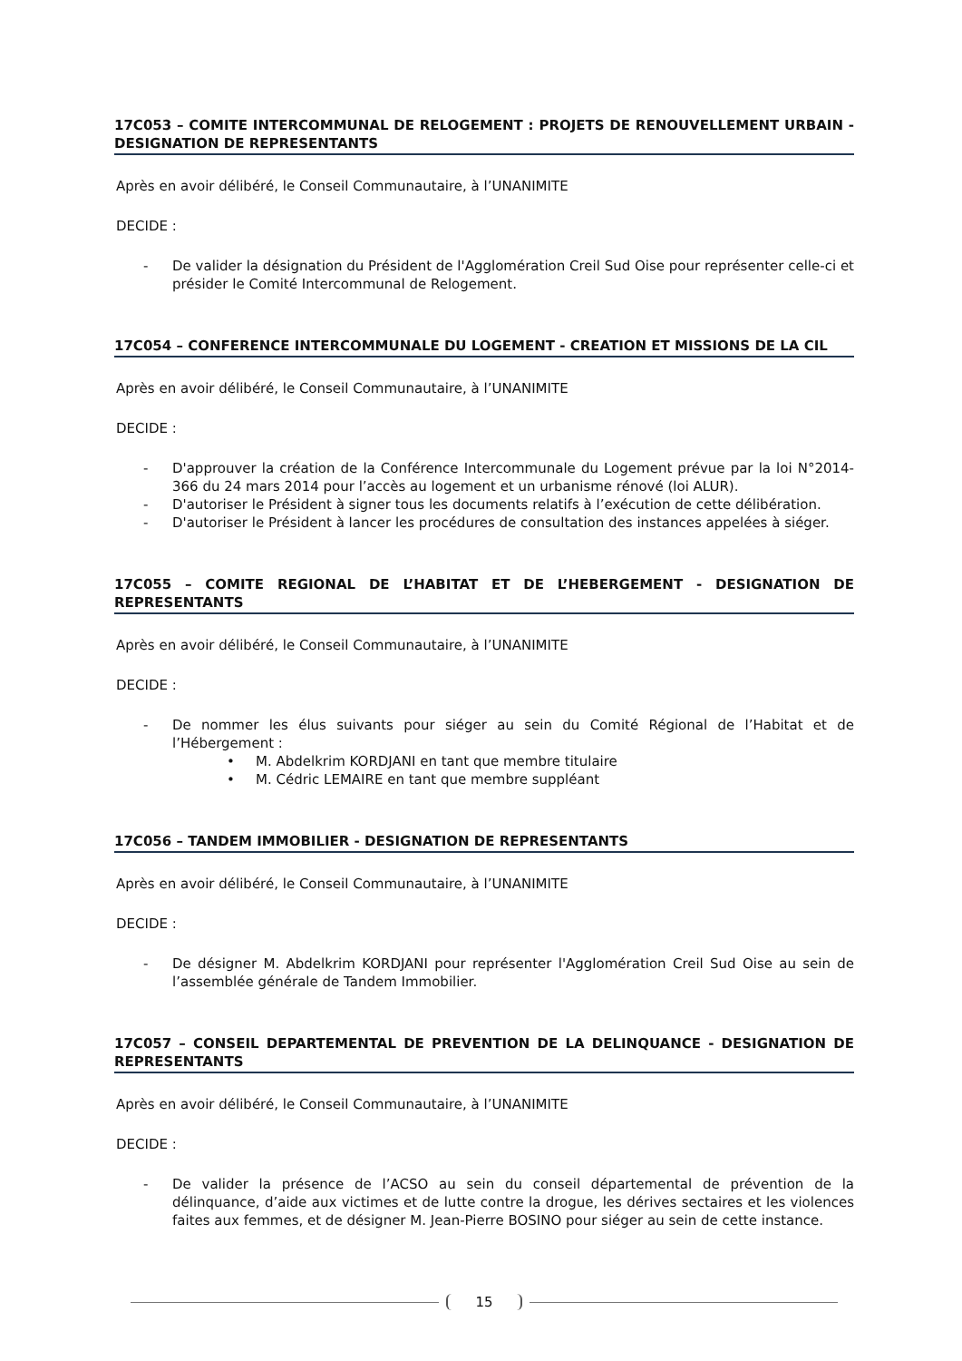17C053 – COMITE INTERCOMMUNAL DE RELOGEMENT : PROJETS DE RENOUVELLEMENT URBAIN - DESIGNATION DE REPRESENTANTS
Après en avoir délibéré, le Conseil Communautaire, à l’UNANIMITE
DECIDE :
- De valider la désignation du Président de l'Agglomération Creil Sud Oise pour représenter celle-ci et présider le Comité Intercommunal de Relogement.
17C054 – CONFERENCE INTERCOMMUNALE DU LOGEMENT - CREATION ET MISSIONS DE LA CIL
Après en avoir délibéré, le Conseil Communautaire, à l’UNANIMITE
DECIDE :
- D'approuver la création de la Conférence Intercommunale du Logement prévue par la loi N°2014-366 du 24 mars 2014 pour l’accès au logement et un urbanisme rénové (loi ALUR).
- D'autoriser le Président à signer tous les documents relatifs à l’exécution de cette délibération.
- D'autoriser le Président à lancer les procédures de consultation des instances appelées à siéger.
17C055 – COMITE REGIONAL DE L’HABITAT ET DE L’HEBERGEMENT - DESIGNATION DE REPRESENTANTS
Après en avoir délibéré, le Conseil Communautaire, à l’UNANIMITE
DECIDE :
- De nommer les élus suivants pour siéger au sein du Comité Régional de l’Habitat et de l’Hébergement :
• M. Abdelkrim KORDJANI en tant que membre titulaire
• M. Cédric LEMAIRE en tant que membre suppléant
17C056 – TANDEM IMMOBILIER - DESIGNATION DE REPRESENTANTS
Après en avoir délibéré, le Conseil Communautaire, à l’UNANIMITE
DECIDE :
- De désigner M. Abdelkrim KORDJANI pour représenter l'Agglomération Creil Sud Oise au sein de l’assemblée générale de Tandem Immobilier.
17C057 – CONSEIL DEPARTEMENTAL DE PREVENTION DE LA DELINQUANCE - DESIGNATION DE REPRESENTANTS
Après en avoir délibéré, le Conseil Communautaire, à l’UNANIMITE
DECIDE :
- De valider la présence de l’ACSO au sein du conseil départemental de prévention de la délinquance, d’aide aux victimes et de lutte contre la drogue, les dérives sectaires et les violences faites aux femmes, et de désigner M. Jean-Pierre BOSINO pour siéger au sein de cette instance.
15